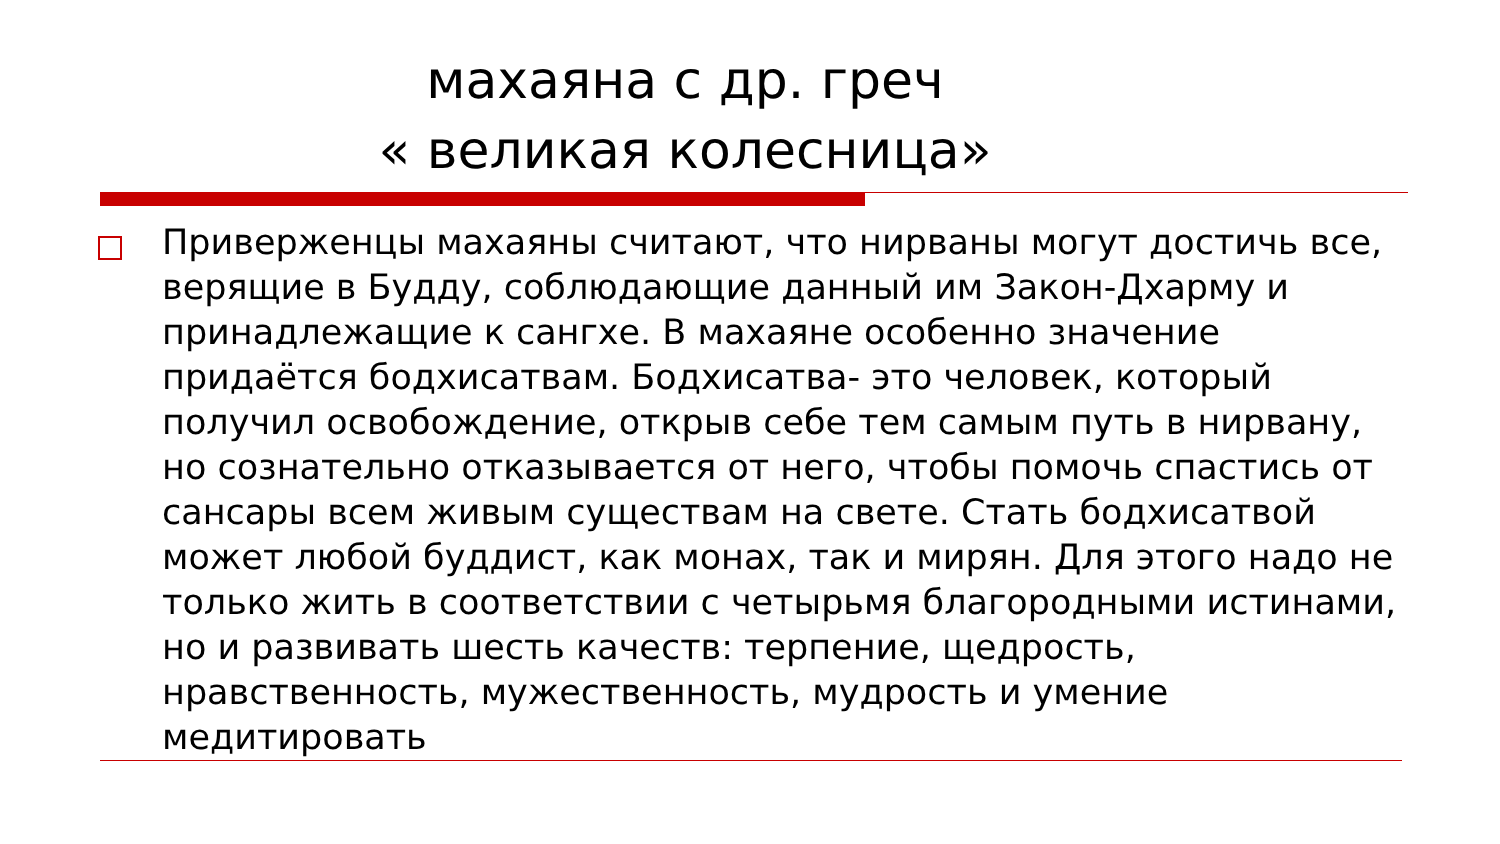махаяна с др. греч
« великая колесница»
Приверженцы махаяны считают, что нирваны могут достичь все, верящие в Будду, соблюдающие данный им Закон-Дхарму и принадлежащие к сангхе. В махаяне особенно значение придаётся бодхисатвам. Бодхисатва- это человек, который получил освобождение, открыв себе тем самым путь в нирвану, но сознательно отказывается от него, чтобы помочь спастись от сансары всем живым существам на свете. Стать бодхисатвой может любой буддист, как монах, так и мирян. Для этого надо не только жить в соответствии с четырьмя благородными истинами, но и развивать шесть качеств: терпение, щедрость, нравственность, мужественность, мудрость и умение медитировать